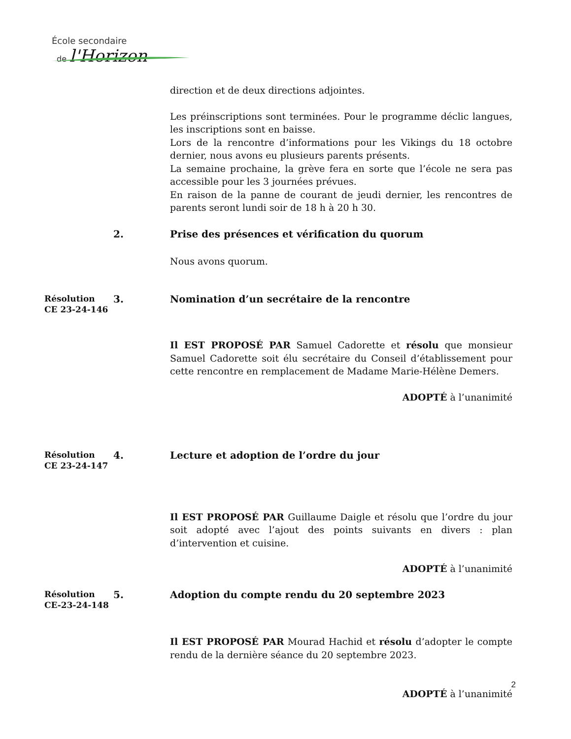École secondaire
de l'Horizon
direction et de deux directions adjointes.
Les préinscriptions sont terminées. Pour le programme déclic langues, les inscriptions sont en baisse.
Lors de la rencontre d’informations pour les Vikings du 18 octobre dernier, nous avons eu plusieurs parents présents.
La semaine prochaine, la grève fera en sorte que l’école ne sera pas accessible pour les 3 journées prévues.
En raison de la panne de courant de jeudi dernier, les rencontres de parents seront lundi soir de 18 h à 20 h 30.
2. Prise des présences et vérification du quorum
Nous avons quorum.
Résolution
CE 23-24-146
3. Nomination d’un secrétaire de la rencontre
Il EST PROPOSÉ PAR Samuel Cadorette et résolu que monsieur Samuel Cadorette soit élu secrétaire du Conseil d’établissement pour cette rencontre en remplacement de Madame Marie-Hélène Demers.
ADOPTÉ à l’unanimité
Résolution
CE 23-24-147
4. Lecture et adoption de l’ordre du jour
Il EST PROPOSÉ PAR Guillaume Daigle et résolu que l’ordre du jour soit adopté avec l’ajout des points suivants en divers : plan d’intervention et cuisine.
ADOPTÉ à l’unanimité
Résolution
CE-23-24-148
5. Adoption du compte rendu du 20 septembre 2023
Il EST PROPOSÉ PAR Mourad Hachid et résolu d’adopter le compte rendu de la dernière séance du 20 septembre 2023.
ADOPTÉ à l’unanimité
2